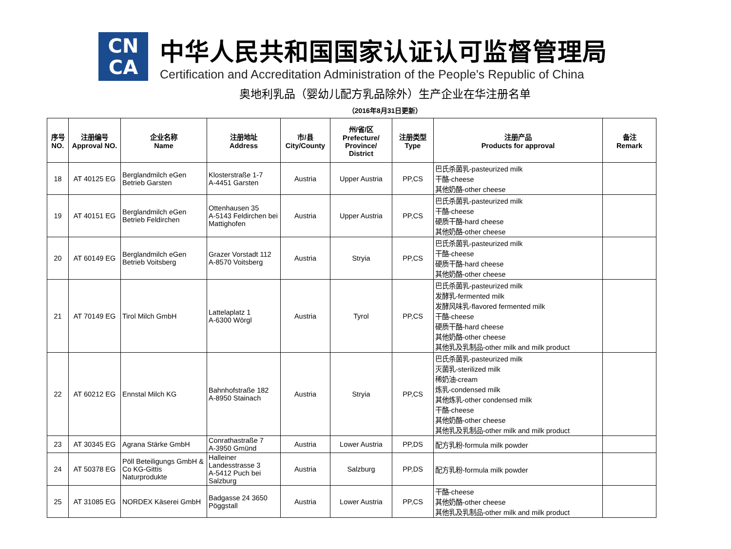CN
CA
中华人民共和国国家认证认可监督管理局
Certification and Accreditation Administration of the People's Republic of China
奥地利乳品（婴幼儿配方乳品除外）生产企业在华注册名单
（2016年8月31日更新）
| 序号 NO. | 注册编号 Approval NO. | 企业名称 Name | 注册地址 Address | 市/县 City/County | 州/省/区 Prefecture/ Province/ District | 注册类型 Type | 注册产品 Products for approval | 备注 Remark |
| --- | --- | --- | --- | --- | --- | --- | --- | --- |
| 18 | AT 40125 EG | Berglandmilch eGen Betrieb Garsten | Klosterstraße 1-7 A-4451 Garsten | Austria | Upper Austria | PP,CS | 巴氏杀菌乳-pasteurized milk 干酪-cheese 其他奶酪-other cheese | |
| 19 | AT 40151 EG | Berglandmilch eGen Betrieb Feldirchen | Ottenhausen 35 A-5143 Feldirchen bei Mattighofen | Austria | Upper Austria | PP,CS | 巴氏杀菌乳-pasteurized milk 干酪-cheese 硬质干酪-hard cheese 其他奶酪-other cheese | |
| 20 | AT 60149 EG | Berglandmilch eGen Betrieb Voitsberg | Grazer Vorstadt 112 A-8570 Voitsberg | Austria | Stryia | PP,CS | 巴氏杀菌乳-pasteurized milk 干酪-cheese 硬质干酪-hard cheese 其他奶酪-other cheese | |
| 21 | AT 70149 EG | Tirol Milch GmbH | Lattelaplatz 1 A-6300 Wörgl | Austria | Tyrol | PP,CS | 巴氏杀菌乳-pasteurized milk 发酵乳-fermented milk 发酵风味乳-flavored fermented milk 干酪-cheese 硬质干酪-hard cheese 其他奶酪-other cheese 其他乳及乳制品-other milk and milk product | |
| 22 | AT 60212 EG | Ennstal Milch KG | Bahnhofstraße 182 A-8950 Stainach | Austria | Stryia | PP,CS | 巴氏杀菌乳-pasteurized milk 灭菌乳-sterilized milk 稀奶油-cream 炼乳-condensed milk 其他炼乳-other condensed milk 干酪-cheese 其他奶酪-other cheese 其他乳及乳制品-other milk and milk product | |
| 23 | AT 30345 EG | Agrana Stärke GmbH | Conrathastraße 7 A-3950 Gmünd | Austria | Lower Austria | PP,DS | 配方乳粉-formula milk powder | |
| 24 | AT 50378 EG | Pöll Beteiligungs GmbH & Co KG-Gittis Naturprodukte | Halleiner Landesstrasse 3 A-5412 Puch bei Salzburg | Austria | Salzburg | PP,DS | 配方乳粉-formula milk powder | |
| 25 | AT 31085 EG | NORDEX Käserei GmbH | Badgasse 24 3650 Pöggstall | Austria | Lower Austria | PP,CS | 干酪-cheese 其他奶酪-other cheese 其他乳及乳制品-other milk and milk product | |